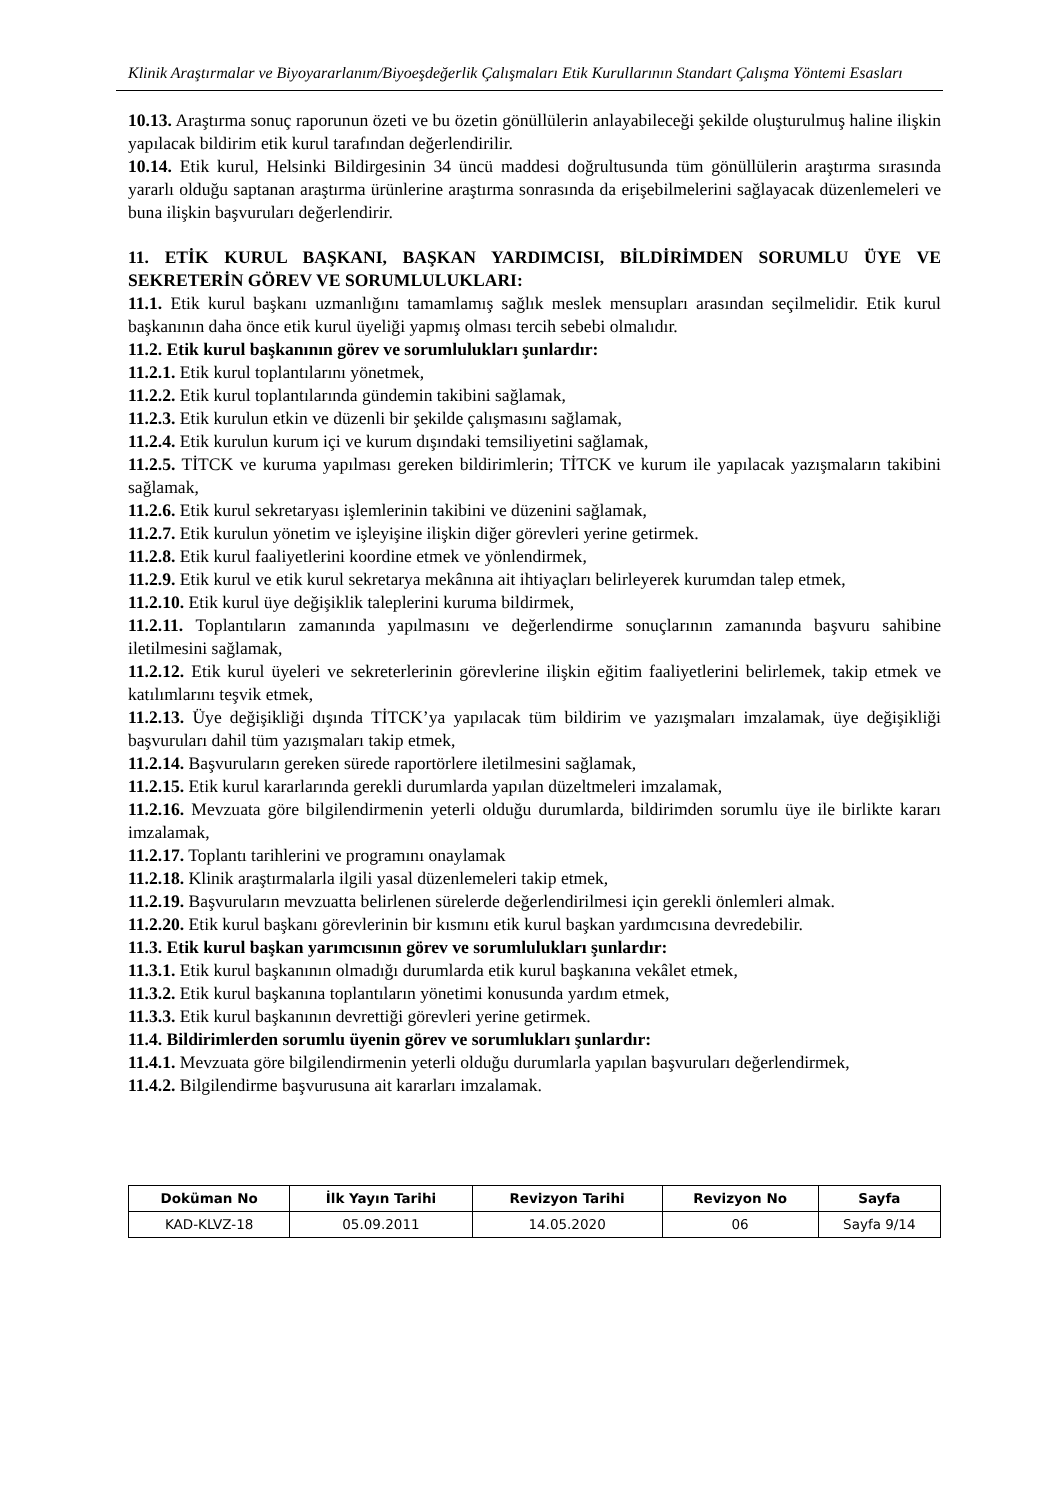Klinik Araştırmalar ve Biyoyararlanım/Biyoeşdeğerlik Çalışmaları Etik Kurullarının Standart Çalışma Yöntemi Esasları
10.13. Araştırma sonuç raporunun özeti ve bu özetin gönüllülerin anlayabileceği şekilde oluşturulmuş haline ilişkin yapılacak bildirim etik kurul tarafından değerlendirilir.
10.14. Etik kurul, Helsinki Bildirgesinin 34 üncü maddesi doğrultusunda tüm gönüllülerin araştırma sırasında yararlı olduğu saptanan araştırma ürünlerine araştırma sonrasında da erişebilmelerini sağlayacak düzenlemeleri ve buna ilişkin başvuruları değerlendirir.
11. ETİK KURUL BAŞKANI, BAŞKAN YARDIMCISI, BİLDİRİMDEN SORUMLU ÜYE VE SEKRETERİN GÖREV VE SORUMLULUKLARI:
11.1. Etik kurul başkanı uzmanlığını tamamlamış sağlık meslek mensupları arasından seçilmelidir. Etik kurul başkanının daha önce etik kurul üyeliği yapmış olması tercih sebebi olmalıdır.
11.2. Etik kurul başkanının görev ve sorumlulukları şunlardır:
11.2.1. Etik kurul toplantılarını yönetmek,
11.2.2. Etik kurul toplantılarında gündemin takibini sağlamak,
11.2.3. Etik kurulun etkin ve düzenli bir şekilde çalışmasını sağlamak,
11.2.4. Etik kurulun kurum içi ve kurum dışındaki temsiliyetini sağlamak,
11.2.5. TİTCK ve kuruma yapılması gereken bildirimlerin; TİTCK ve kurum ile yapılacak yazışmaların takibini sağlamak,
11.2.6. Etik kurul sekretaryası işlemlerinin takibini ve düzenini sağlamak,
11.2.7. Etik kurulun yönetim ve işleyişine ilişkin diğer görevleri yerine getirmek.
11.2.8. Etik kurul faaliyetlerini koordine etmek ve yönlendirmek,
11.2.9. Etik kurul ve etik kurul sekretarya mekânına ait ihtiyaçları belirleyerek kurumdan talep etmek,
11.2.10. Etik kurul üye değişiklik taleplerini kuruma bildirmek,
11.2.11. Toplantıların zamanında yapılmasını ve değerlendirme sonuçlarının zamanında başvuru sahibine iletilmesini sağlamak,
11.2.12. Etik kurul üyeleri ve sekreterlerinin görevlerine ilişkin eğitim faaliyetlerini belirlemek, takip etmek ve katılımlarını teşvik etmek,
11.2.13. Üye değişikliği dışında TİTCK’ya yapılacak tüm bildirim ve yazışmaları imzalamak, üye değişikliği başvuruları dahil tüm yazışmaları takip etmek,
11.2.14. Başvuruların gereken sürede raportörlere iletilmesini sağlamak,
11.2.15. Etik kurul kararlarında gerekli durumlarda yapılan düzeltmeleri imzalamak,
11.2.16. Mevzuata göre bilgilendirmenin yeterli olduğu durumlarda, bildirimden sorumlu üye ile birlikte kararı imzalamak,
11.2.17. Toplantı tarihlerini ve programını onaylamak
11.2.18. Klinik araştırmalarla ilgili yasal düzenlemeleri takip etmek,
11.2.19. Başvuruların mevzuatta belirlenen sürelerde değerlendirilmesi için gerekli önlemleri almak.
11.2.20. Etik kurul başkanı görevlerinin bir kısmını etik kurul başkan yardımcısına devredebilir.
11.3. Etik kurul başkan yarımcısının görev ve sorumlulukları şunlardır:
11.3.1. Etik kurul başkanının olmadığı durumlarda etik kurul başkanına vekâlet etmek,
11.3.2. Etik kurul başkanına toplantıların yönetimi konusunda yardım etmek,
11.3.3. Etik kurul başkanının devrettiği görevleri yerine getirmek.
11.4. Bildirimlerden sorumlu üyenin görev ve sorumlukları şunlardır:
11.4.1. Mevzuata göre bilgilendirmenin yeterli olduğu durumlarla yapılan başvuruları değerlendirmek,
11.4.2. Bilgilendirme başvurusuna ait kararları imzalamak.
| Doküman No | İlk Yayın Tarihi | Revizyon Tarihi | Revizyon No | Sayfa |
| --- | --- | --- | --- | --- |
| KAD-KLVZ-18 | 05.09.2011 | 14.05.2020 | 06 | Sayfa 9/14 |